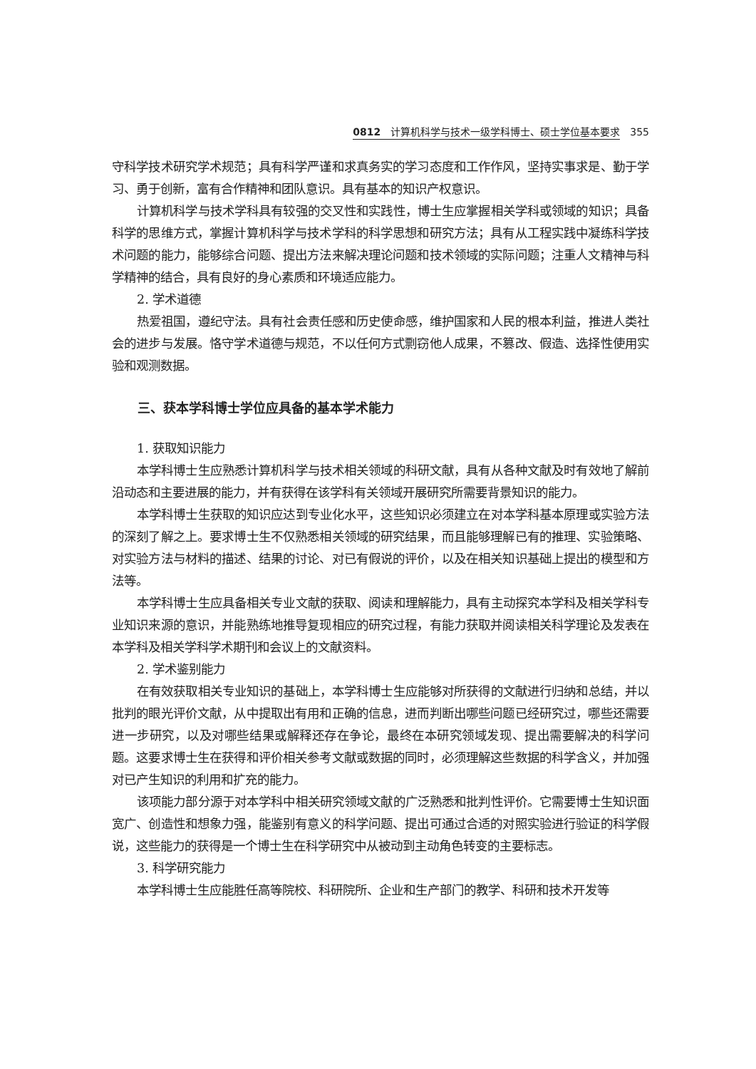0812　计算机科学与技术一级学科博士、硕士学位基本要求 355
守科学技术研究学术规范；具有科学严谨和求真务实的学习态度和工作作风，坚持实事求是、勤于学习、勇于创新，富有合作精神和团队意识。具有基本的知识产权意识。
计算机科学与技术学科具有较强的交叉性和实践性，博士生应掌握相关学科或领域的知识；具备科学的思维方式，掌握计算机科学与技术学科的科学思想和研究方法；具有从工程实践中凝练科学技术问题的能力，能够综合问题、提出方法来解决理论问题和技术领域的实际问题；注重人文精神与科学精神的结合，具有良好的身心素质和环境适应能力。
2. 学术道德
热爱祖国，遵纪守法。具有社会责任感和历史使命感，维护国家和人民的根本利益，推进人类社会的进步与发展。恪守学术道德与规范，不以任何方式剽窃他人成果，不篡改、假造、选择性使用实验和观测数据。
三、获本学科博士学位应具备的基本学术能力
1. 获取知识能力
本学科博士生应熟悉计算机科学与技术相关领域的科研文献，具有从各种文献及时有效地了解前沿动态和主要进展的能力，并有获得在该学科有关领域开展研究所需要背景知识的能力。
本学科博士生获取的知识应达到专业化水平，这些知识必须建立在对本学科基本原理或实验方法的深刻了解之上。要求博士生不仅熟悉相关领域的研究结果，而且能够理解已有的推理、实验策略、对实验方法与材料的描述、结果的讨论、对已有假说的评价，以及在相关知识基础上提出的模型和方法等。
本学科博士生应具备相关专业文献的获取、阅读和理解能力，具有主动探究本学科及相关学科专业知识来源的意识，并能熟练地推导复现相应的研究过程，有能力获取并阅读相关科学理论及发表在本学科及相关学科学术期刊和会议上的文献资料。
2. 学术鉴别能力
在有效获取相关专业知识的基础上，本学科博士生应能够对所获得的文献进行归纳和总结，并以批判的眼光评价文献，从中提取出有用和正确的信息，进而判断出哪些问题已经研究过，哪些还需要进一步研究，以及对哪些结果或解释还存在争论，最终在本研究领域发现、提出需要解决的科学问题。这要求博士生在获得和评价相关参考文献或数据的同时，必须理解这些数据的科学含义，并加强对已产生知识的利用和扩充的能力。
该项能力部分源于对本学科中相关研究领域文献的广泛熟悉和批判性评价。它需要博士生知识面宽广、创造性和想象力强，能鉴别有意义的科学问题、提出可通过合适的对照实验进行验证的科学假说，这些能力的获得是一个博士生在科学研究中从被动到主动角色转变的主要标志。
3. 科学研究能力
本学科博士生应能胜任高等院校、科研院所、企业和生产部门的教学、科研和技术开发等